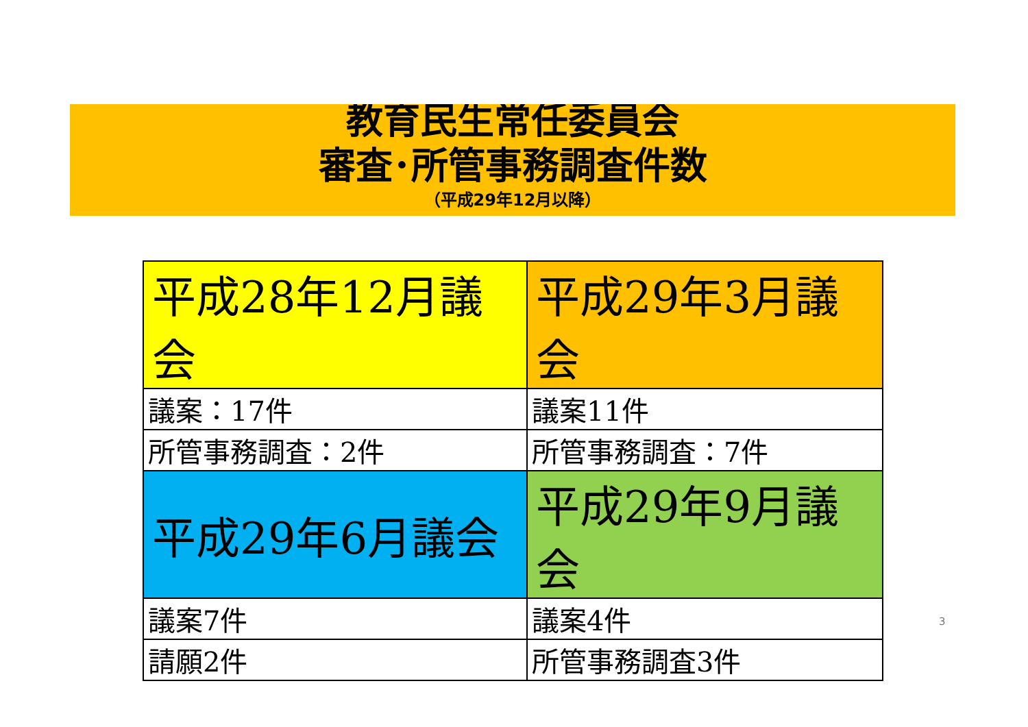教育民生常任委員会
審査･所管事務調査件数
（平成29年12月以降）
| 平成28年12月議会 | 平成29年3月議会 |
| 議案：17件 | 議案11件 |
| 所管事務調査：2件 | 所管事務調査：7件 |
| 平成29年6月議会 | 平成29年9月議会 |
| 議案7件 | 議案4件 |
| 請願2件 | 所管事務調査3件 |
3